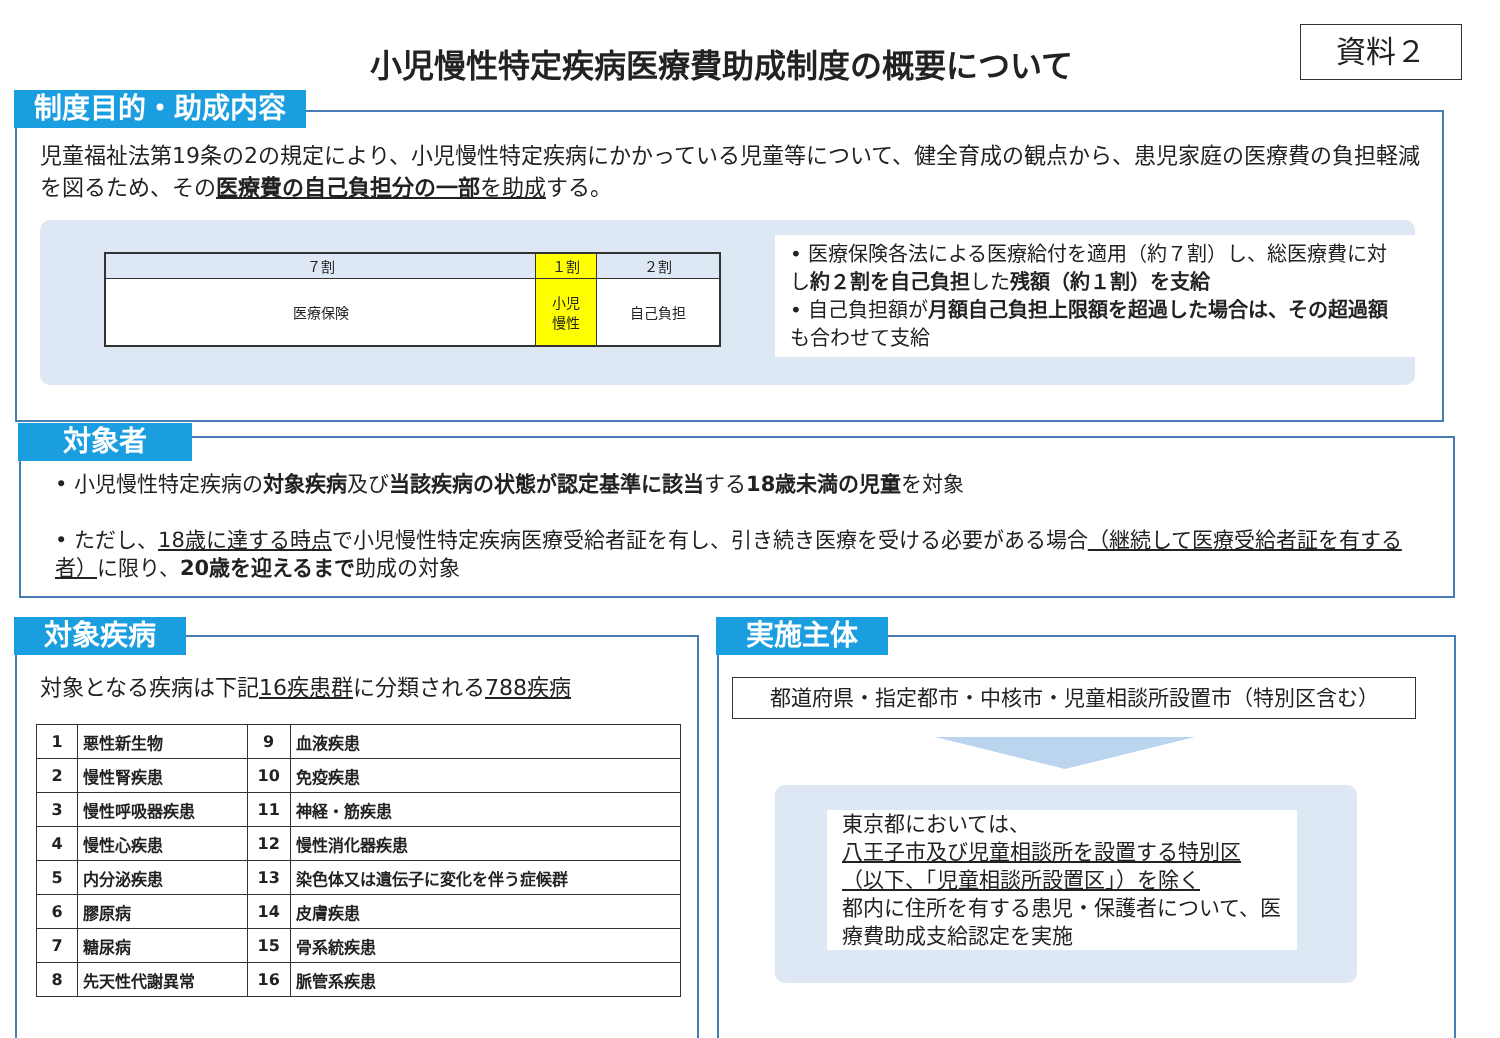小児慢性特定疾病医療費助成制度の概要について
資料２
制度目的・助成内容
児童福祉法第19条の2の規定により、小児慢性特定疾病にかかっている児童等について、健全育成の観点から、患児家庭の医療費の負担軽減を図るため、その医療費の自己負担分の一部 を助成する。
| ７割 | １割 | ２割 |
| 医療保険 | 小児 慢性 | 自己負担 |
• 医療保険各法による医療給付を適用（約７割）し、総医療費に対し約２割を自己負担した残額（約１割）を支給
• 自己負担額が月額自己負担上限額を超過した場合は、その超過額も合わせて支給
対象者
• 小児慢性特定疾病の対象疾病及び当該疾病の状態が認定基準に該当する18歳未満の児童を対象
• ただし、18歳に達する時点で小児慢性特定疾病医療受給者証を有し、引き続き医療を受ける必要がある場合（継続して医療受給者証を有する者）に限り、20歳を迎えるまで助成の対象
対象疾病
対象となる疾病は下記16疾患群に分類される788疾病
| 1 | 悪性新生物 | 9 | 血液疾患 |
| 2 | 慢性腎疾患 | 10 | 免疫疾患 |
| 3 | 慢性呼吸器疾患 | 11 | 神経・筋疾患 |
| 4 | 慢性心疾患 | 12 | 慢性消化器疾患 |
| 5 | 内分泌疾患 | 13 | 染色体又は遺伝子に変化を伴う症候群 |
| 6 | 膠原病 | 14 | 皮膚疾患 |
| 7 | 糖尿病 | 15 | 骨系統疾患 |
| 8 | 先天性代謝異常 | 16 | 脈管系疾患 |
実施主体
都道府県・指定都市・中核市・児童相談所設置市（特別区含む）
東京都においては、
八王子市及び児童相談所を設置する特別区（以下、「児童相談所設置区」）を除く
都内に住所を有する患児・保護者について、医療費助成支給認定を実施